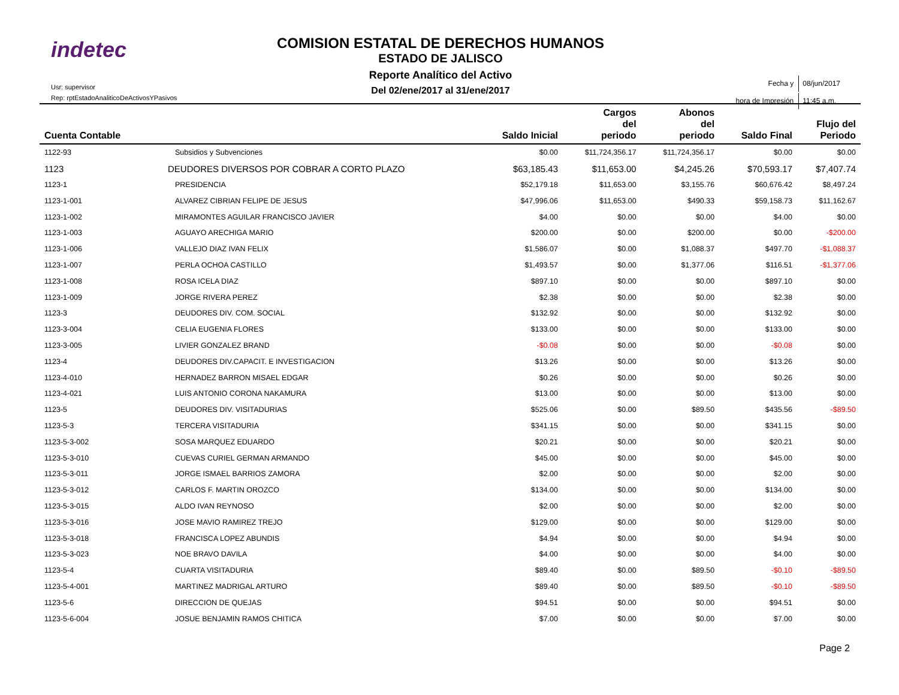indetec
Usr: supervisor
Rep: rptEstadoAnaliticoDeActivosYPasivos
COMISION ESTATAL DE DERECHOS HUMANOS
ESTADO DE JALISCO
Reporte Analítico del Activo
Del 02/ene/2017 al 31/ene/2017
| Fecha y | 08/jun/2017 |
| hora de Impresión | 11:45 a.m. |
| Cuenta Contable | | Saldo Inicial | Cargos del periodo | Abonos del periodo | Saldo Final | Flujo del Periodo |
| --- | --- | --- | --- | --- | --- | --- |
| 1122-93 | Subsidios y Subvenciones | $0.00 | $11,724,356.17 | $11,724,356.17 | $0.00 | $0.00 |
| 1123 | DEUDORES DIVERSOS POR COBRAR A CORTO PLAZO | $63,185.43 | $11,653.00 | $4,245.26 | $70,593.17 | $7,407.74 |
| 1123-1 | PRESIDENCIA | $52,179.18 | $11,653.00 | $3,155.76 | $60,676.42 | $8,497.24 |
| 1123-1-001 | ALVAREZ CIBRIAN FELIPE DE JESUS | $47,996.06 | $11,653.00 | $490.33 | $59,158.73 | $11,162.67 |
| 1123-1-002 | MIRAMONTES AGUILAR FRANCISCO JAVIER | $4.00 | $0.00 | $0.00 | $4.00 | $0.00 |
| 1123-1-003 | AGUAYO ARECHIGA MARIO | $200.00 | $0.00 | $200.00 | $0.00 | -$200.00 |
| 1123-1-006 | VALLEJO DIAZ IVAN FELIX | $1,586.07 | $0.00 | $1,088.37 | $497.70 | -$1,088.37 |
| 1123-1-007 | PERLA OCHOA CASTILLO | $1,493.57 | $0.00 | $1,377.06 | $116.51 | -$1,377.06 |
| 1123-1-008 | ROSA ICELA DIAZ | $897.10 | $0.00 | $0.00 | $897.10 | $0.00 |
| 1123-1-009 | JORGE RIVERA PEREZ | $2.38 | $0.00 | $0.00 | $2.38 | $0.00 |
| 1123-3 | DEUDORES DIV. COM. SOCIAL | $132.92 | $0.00 | $0.00 | $132.92 | $0.00 |
| 1123-3-004 | CELIA EUGENIA FLORES | $133.00 | $0.00 | $0.00 | $133.00 | $0.00 |
| 1123-3-005 | LIVIER GONZALEZ BRAND | -$0.08 | $0.00 | $0.00 | -$0.08 | $0.00 |
| 1123-4 | DEUDORES DIV.CAPACIT. E INVESTIGACION | $13.26 | $0.00 | $0.00 | $13.26 | $0.00 |
| 1123-4-010 | HERNADEZ BARRON MISAEL EDGAR | $0.26 | $0.00 | $0.00 | $0.26 | $0.00 |
| 1123-4-021 | LUIS ANTONIO CORONA NAKAMURA | $13.00 | $0.00 | $0.00 | $13.00 | $0.00 |
| 1123-5 | DEUDORES DIV. VISITADURIAS | $525.06 | $0.00 | $89.50 | $435.56 | -$89.50 |
| 1123-5-3 | TERCERA VISITADURIA | $341.15 | $0.00 | $0.00 | $341.15 | $0.00 |
| 1123-5-3-002 | SOSA MARQUEZ EDUARDO | $20.21 | $0.00 | $0.00 | $20.21 | $0.00 |
| 1123-5-3-010 | CUEVAS CURIEL GERMAN ARMANDO | $45.00 | $0.00 | $0.00 | $45.00 | $0.00 |
| 1123-5-3-011 | JORGE ISMAEL BARRIOS ZAMORA | $2.00 | $0.00 | $0.00 | $2.00 | $0.00 |
| 1123-5-3-012 | CARLOS F. MARTIN OROZCO | $134.00 | $0.00 | $0.00 | $134.00 | $0.00 |
| 1123-5-3-015 | ALDO IVAN REYNOSO | $2.00 | $0.00 | $0.00 | $2.00 | $0.00 |
| 1123-5-3-016 | JOSE MAVIO RAMIREZ TREJO | $129.00 | $0.00 | $0.00 | $129.00 | $0.00 |
| 1123-5-3-018 | FRANCISCA LOPEZ ABUNDIS | $4.94 | $0.00 | $0.00 | $4.94 | $0.00 |
| 1123-5-3-023 | NOE BRAVO DAVILA | $4.00 | $0.00 | $0.00 | $4.00 | $0.00 |
| 1123-5-4 | CUARTA VISITADURIA | $89.40 | $0.00 | $89.50 | -$0.10 | -$89.50 |
| 1123-5-4-001 | MARTINEZ MADRIGAL ARTURO | $89.40 | $0.00 | $89.50 | -$0.10 | -$89.50 |
| 1123-5-6 | DIRECCION DE QUEJAS | $94.51 | $0.00 | $0.00 | $94.51 | $0.00 |
| 1123-5-6-004 | JOSUE BENJAMIN RAMOS CHITICA | $7.00 | $0.00 | $0.00 | $7.00 | $0.00 |
Page 2